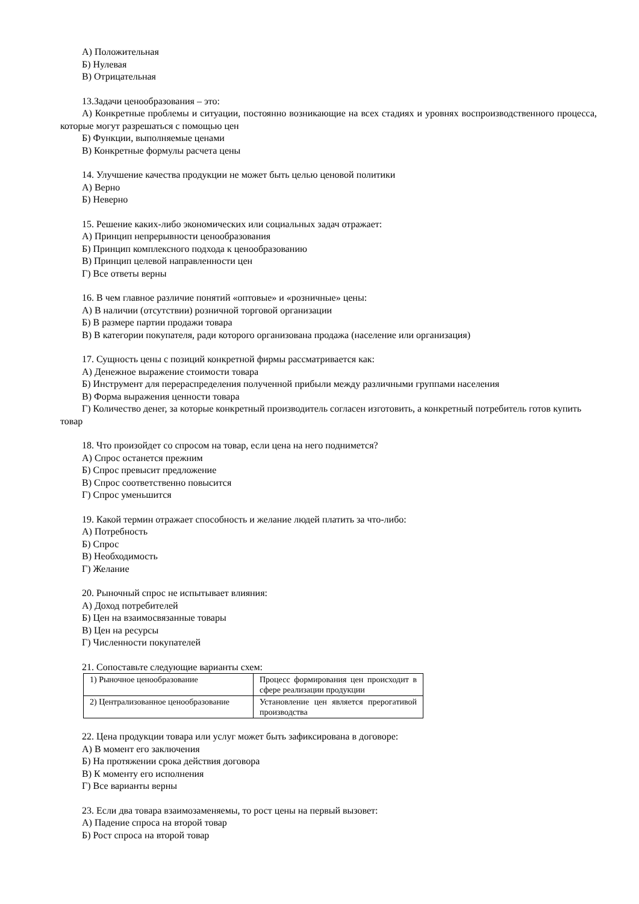А) Положительная
Б) Нулевая
В) Отрицательная
13.Задачи ценообразования – это:
А) Конкретные проблемы и ситуации, постоянно возникающие на всех стадиях и уровнях воспроизводственного процесса, которые могут разрешаться с помощью цен
Б) Функции, выполняемые ценами
В) Конкретные формулы расчета цены
14. Улучшение качества продукции не может быть целью ценовой политики
А) Верно
Б) Неверно
15. Решение каких-либо экономических или социальных задач отражает:
А) Принцип непрерывности ценообразования
Б) Принцип комплексного подхода к ценообразованию
В) Принцип целевой направленности цен
Г) Все ответы верны
16. В чем главное различие понятий «оптовые» и «розничные» цены:
А) В наличии (отсутствии) розничной торговой организации
Б) В размере партии продажи товара
В) В категории покупателя, ради которого организована продажа (население или организация)
17. Сущность цены с позиций конкретной фирмы рассматривается как:
А) Денежное выражение стоимости товара
Б) Инструмент для перераспределения полученной прибыли между различными группами населения
В) Форма выражения ценности товара
Г) Количество денег, за которые конкретный производитель согласен изготовить, а конкретный потребитель готов купить товар
18. Что произойдет со спросом на товар, если цена на него поднимется?
А) Спрос останется прежним
Б) Спрос превысит предложение
В) Спрос соответственно повысится
Г) Спрос уменьшится
19. Какой термин отражает способность и желание людей платить за что-либо:
А) Потребность
Б) Спрос
В) Необходимость
Г) Желание
20. Рыночный спрос не испытывает влияния:
А) Доход потребителей
Б) Цен на взаимосвязанные товары
В) Цен на ресурсы
Г) Численности покупателей
21. Сопоставьте следующие варианты схем:
| 1) Рыночное ценообразование | Процесс формирования цен происходит в сфере реализации продукции |
| 2) Централизованное ценообразование | Установление цен является прерогативой производства |
22. Цена продукции товара или услуг может быть зафиксирована в договоре:
А) В момент его заключения
Б) На протяжении срока действия договора
В) К моменту его исполнения
Г) Все варианты верны
23. Если два товара взаимозаменяемы, то рост цены на первый вызовет:
А) Падение спроса на второй товар
Б) Рост спроса на второй товар